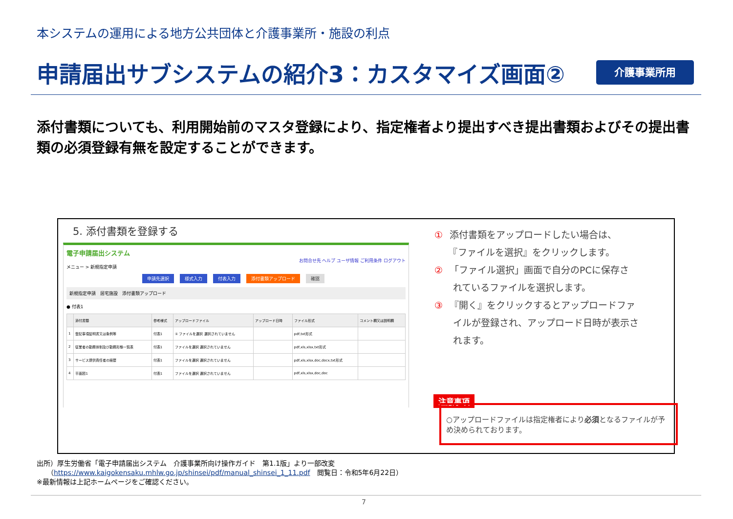本システムの運用による地方公共団体と介護事業所・施設の利点
申請届出サブシステムの紹介3：カスタマイズ画面②
介護事業所用
添付書類についても、利用開始前のマスタ登録により、指定権者より提出すべき提出書類およびその提出書類の必須登録有無を設定することができます。
5. 添付書類を登録する
電子申請届出システム
お問合せ先 ヘルプ ユーザ情報 ご利用条件 ログアウト
メニュー > 新規指定申請
申請先選択 様式入力 付表入力 添付書類アップロード 確認
新規指定申請　居宅施設　添付書類アップロード
● 付表1
| | 添付書類 | 参考様式 | アップロードファイル | アップロード日時 | ファイル形式 | コメント欄又は説明欄 |
| --- | --- | --- | --- | --- | --- | --- |
| 1 | 登記事項証明書又は条例等 | 付表1 | ① ファイルを選択 選択されていません | | pdf,txt形式 | |
| 2 | 従業者の勤務体制及び勤務形態一覧表 | 付表1 | ファイルを選択 選択されていません | | pdf,xls,xlsx,txt形式 | |
| 3 | サービス提供責任者の経歴 | 付表1 | ファイルを選択 選択されていません | | pdf,xls,xlsx,doc,docx,txt形式 | |
| 4 | 平面図1 | 付表1 | ファイルを選択 選択されていません | | pdf,xls,xlsx,doc,doc | |
① 添付書類をアップロードしたい場合は、
　　『ファイルを選択』をクリックします。
② 「ファイル選択」画面で自分のPCに保存さ
　　れているファイルを選択します。
③ 『開く』をクリックするとアップロードファ
　　イルが登録され、アップロード日時が表示さ
　　れます。
注意事項
○アップロードファイルは指定権者により必須となるファイルが予め決められております。
出所）厚生労働省「電子申請届出システム　介護事業所向け操作ガイド　第1.1版」より一部改変
　　（https://www.kaigokensaku.mhlw.go.jp/shinsei/pdf/manual_shinsei_1_11.pdf　閲覧日：令和5年6月22日）
※最新情報は上記ホームページをご確認ください。
7